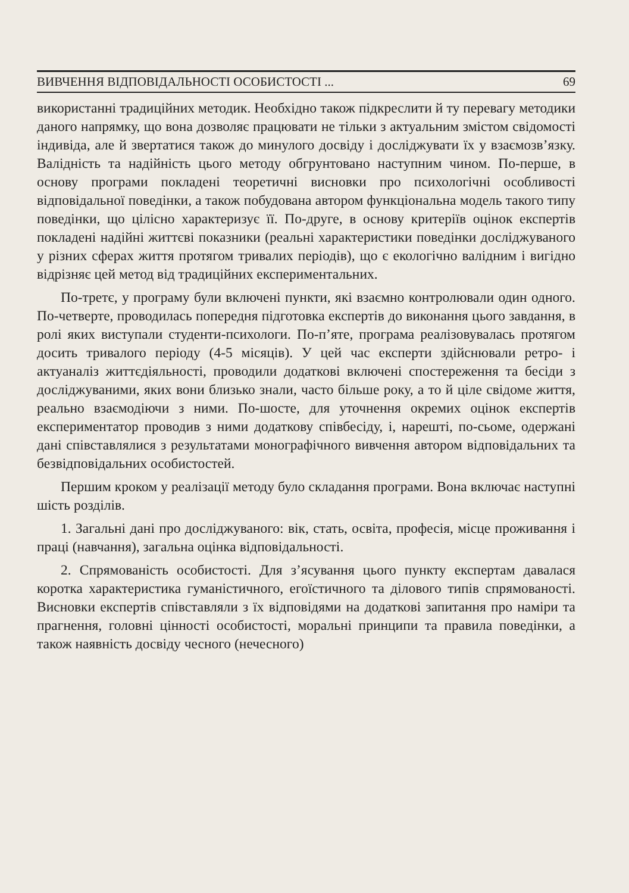ВИВЧЕННЯ ВІДПОВІДАЛЬНОСТІ ОСОБИСТОСТІ ... 69
використанні традиційних методик. Необхідно також підкреслити й ту перевагу методики даного напрямку, що вона дозволяє працювати не тільки з актуальним змістом свідомості індивіда, але й звертатися також до минулого досвіду і досліджувати їх у взаємозв’язку. Валідність та надійність цього методу обгрунтовано наступним чином. По-перше, в основу програми покладені теоретичні висновки про психологічні особливості відповідальної поведінки, а також побудована автором функціональна модель такого типу поведінки, що цілісно характеризує її. По-друге, в основу критеріїв оцінок експертів покладені надійні життєві показники (реальні характеристики поведінки досліджуваного у різних сферах життя протягом тривалих періодів), що є екологічно валідним і вигідно відрізняє цей метод від традиційних експериментальних.
По-третє, у програму були включені пункти, які взаємно контролювали один одного. По-четверте, проводилась попередня підготовка експертів до виконання цього завдання, в ролі яких виступали студенти-психологи. По-п’яте, програма реалізовувалась протягом досить тривалого періоду (4-5 місяців). У цей час експерти здійснювали ретро- і актуаналіз життєдіяльності, проводили додаткові включені спостереження та бесіди з досліджуваними, яких вони близько знали, часто більше року, а то й ціле свідоме життя, реально взаємодіючи з ними. По-шосте, для уточнення окремих оцінок експертів експериментатор проводив з ними додаткову співбесіду, і, нарешті, по-сьоме, одержані дані співставлялися з результатами монографічного вивчення автором відповідальних та безвідповідальних особистостей.
Першим кроком у реалізації методу було складання програми. Вона включає наступні шість розділів.
1. Загальні дані про досліджуваного: вік, стать, освіта, професія, місце проживання і праці (навчання), загальна оцінка відповідальності.
2. Спрямованість особистості. Для з’ясування цього пункту експертам давалася коротка характеристика гуманістичного, егоїстичного та ділового типів спрямованості. Висновки експертів співставляли з їх відповідями на додаткові запитання про наміри та прагнення, головні цінності особистості, моральні принципи та правила поведінки, а також наявність досвіду чесного (нечесного)